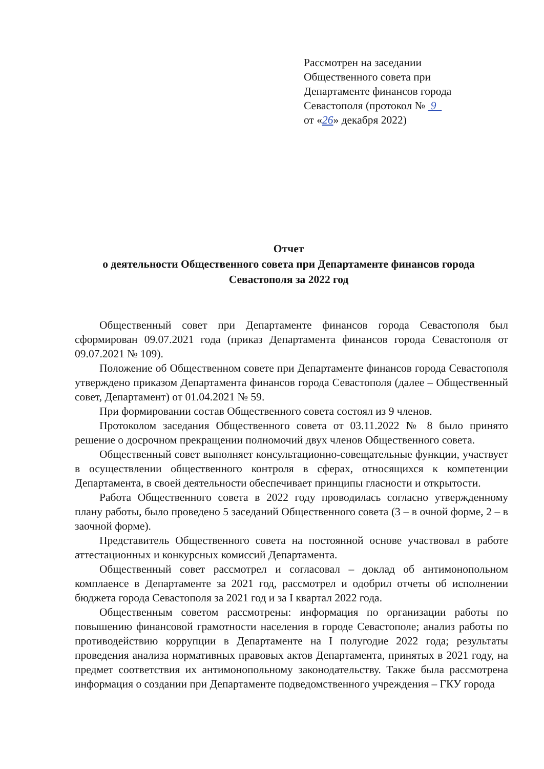Рассмотрен на заседании
Общественного совета при
Департаменте финансов города
Севастополя (протокол № 9
от «26» декабря 2022)
Отчет
о деятельности Общественного совета при Департаменте финансов города Севастополя за 2022 год
Общественный совет при Департаменте финансов города Севастополя был сформирован 09.07.2021 года (приказ Департамента финансов города Севастополя от 09.07.2021 № 109).
Положение об Общественном совете при Департаменте финансов города Севастополя утверждено приказом Департамента финансов города Севастополя (далее – Общественный совет, Департамент) от 01.04.2021 № 59.
При формировании состав Общественного совета состоял из 9 членов.
Протоколом заседания Общественного совета от 03.11.2022 № 8 было принято решение о досрочном прекращении полномочий двух членов Общественного совета.
Общественный совет выполняет консультационно-совещательные функции, участвует в осуществлении общественного контроля в сферах, относящихся к компетенции Департамента, в своей деятельности обеспечивает принципы гласности и открытости.
Работа Общественного совета в 2022 году проводилась согласно утвержденному плану работы, было проведено 5 заседаний Общественного совета (3 – в очной форме, 2 – в заочной форме).
Представитель Общественного совета на постоянной основе участвовал в работе аттестационных и конкурсных комиссий Департамента.
Общественный совет рассмотрел и согласовал – доклад об антимонопольном комплаенсе в Департаменте за 2021 год, рассмотрел и одобрил отчеты об исполнении бюджета города Севастополя за 2021 год и за I квартал 2022 года.
Общественным советом рассмотрены: информация по организации работы по повышению финансовой грамотности населения в городе Севастополе; анализ работы по противодействию коррупции в Департаменте на I полугодие 2022 года; результаты проведения анализа нормативных правовых актов Департамента, принятых в 2021 году, на предмет соответствия их антимонопольному законодательству. Также была рассмотрена информация о создании при Департаменте подведомственного учреждения – ГКУ города